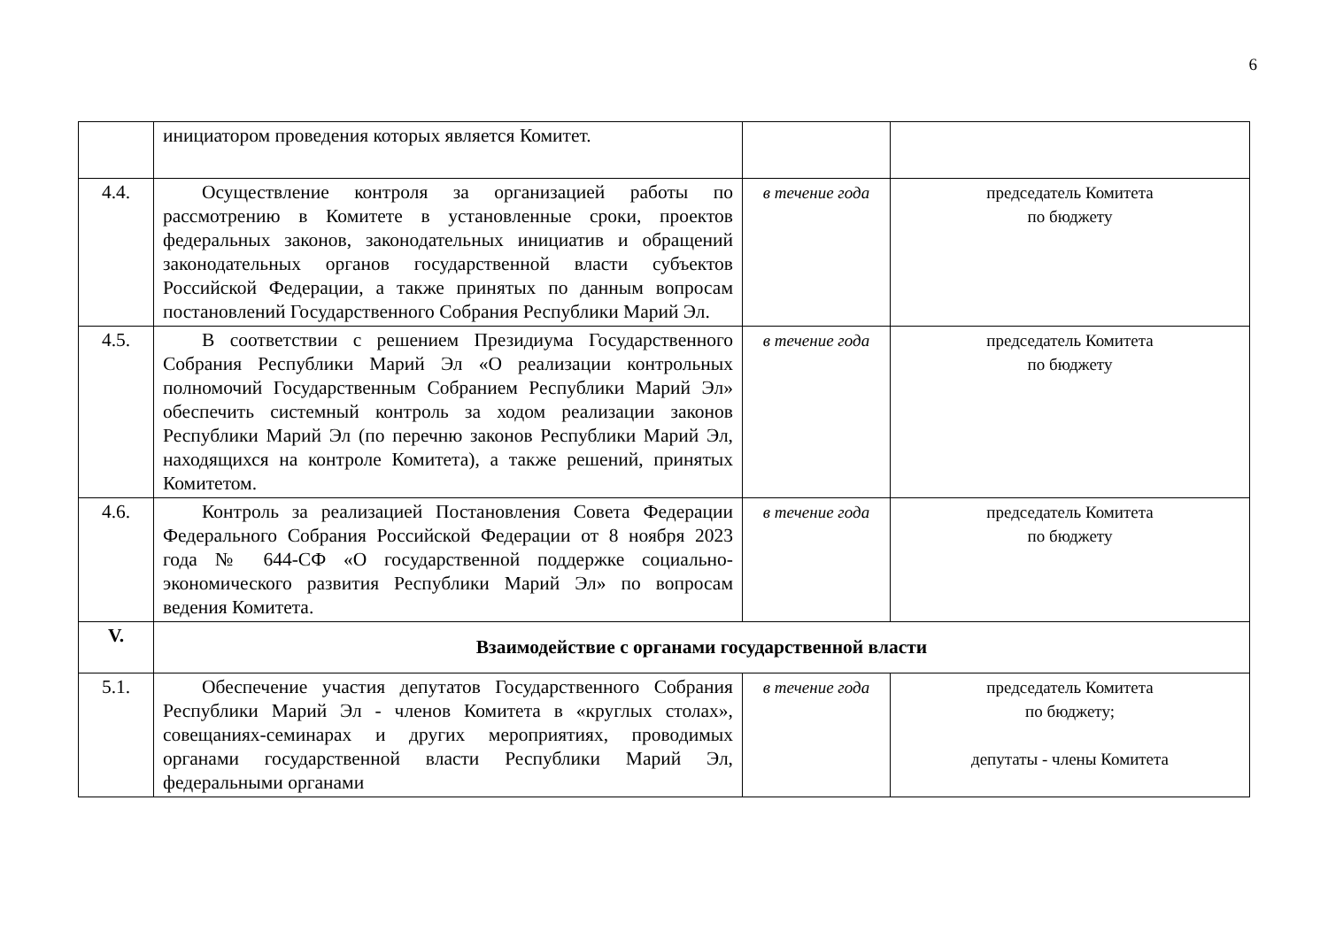6
| | инициатором проведения которых является Комитет. | | |
| 4.4. | Осуществление контроля за организацией работы по рассмотрению в Комитете в установленные сроки, проектов федеральных законов, законодательных инициатив и обращений законодательных органов государственной власти субъектов Российской Федерации, а также принятых по данным вопросам постановлений Государственного Собрания Республики Марий Эл. | в течение года | председатель Комитета по бюджету |
| 4.5. | В соответствии с решением Президиума Государственного Собрания Республики Марий Эл «О реализации контрольных полномочий Государственным Собранием Республики Марий Эл» обеспечить системный контроль за ходом реализации законов Республики Марий Эл (по перечню законов Республики Марий Эл, находящихся на контроле Комитета), а также решений, принятых Комитетом. | в течение года | председатель Комитета по бюджету |
| 4.6. | Контроль за реализацией Постановления Совета Федерации Федерального Собрания Российской Федерации от 8 ноября 2023 года № 644-СФ «О государственной поддержке социально-экономического развития Республики Марий Эл» по вопросам ведения Комитета. | в течение года | председатель Комитета по бюджету |
| V. | Взаимодействие с органами государственной власти | | |
| 5.1. | Обеспечение участия депутатов Государственного Собрания Республики Марий Эл - членов Комитета в «круглых столах», совещаниях-семинарах и других мероприятиях, проводимых органами государственной власти Республики Марий Эл, федеральными органами | в течение года | председатель Комитета по бюджету; депутаты - члены Комитета |